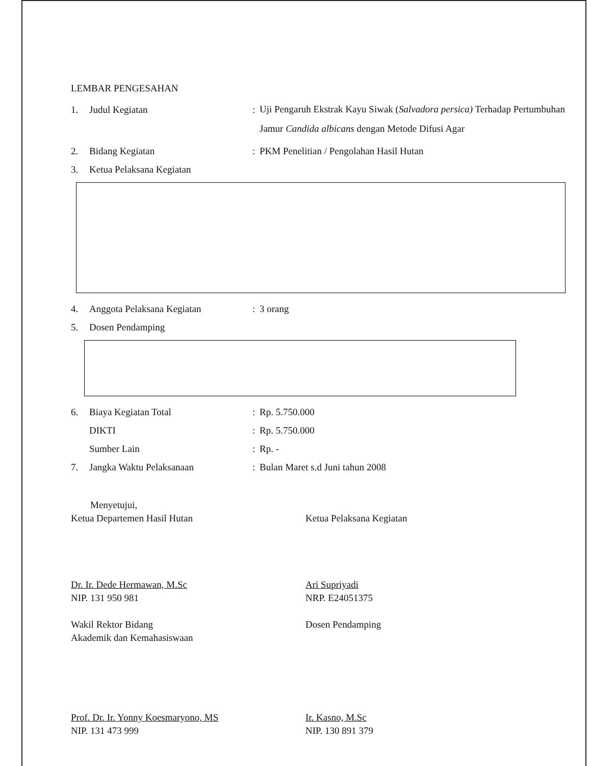LEMBAR PENGESAHAN
1. Judul Kegiatan: Uji Pengaruh Ekstrak Kayu Siwak (Salvadora persica) Terhadap Pertumbuhan Jamur Candida albicans dengan Metode Difusi Agar
2. Bidang Kegiatan: PKM Penelitian / Pengolahan Hasil Hutan
3. Ketua Pelaksana Kegiatan
4. Anggota Pelaksana Kegiatan: 3 orang
5. Dosen Pendamping
6. Biaya Kegiatan Total: Rp. 5.750.000
DIKTI: Rp. 5.750.000
Sumber Lain: Rp. -
7. Jangka Waktu Pelaksanaan: Bulan Maret s.d Juni tahun 2008
Menyetujui,
Ketua Departemen Hasil Hutan
Dr. Ir. Dede Hermawan, M.Sc
NIP. 131 950 981
Wakil Rektor Bidang
Akademik dan Kemahasiswaan
Prof. Dr. Ir. Yonny Koesmaryono, MS
NIP. 131 473 999
Ketua Pelaksana Kegiatan
Ari Supriyadi
NRP. E24051375
Dosen Pendamping
Ir. Kasno, M.Sc
NIP. 130 891 379